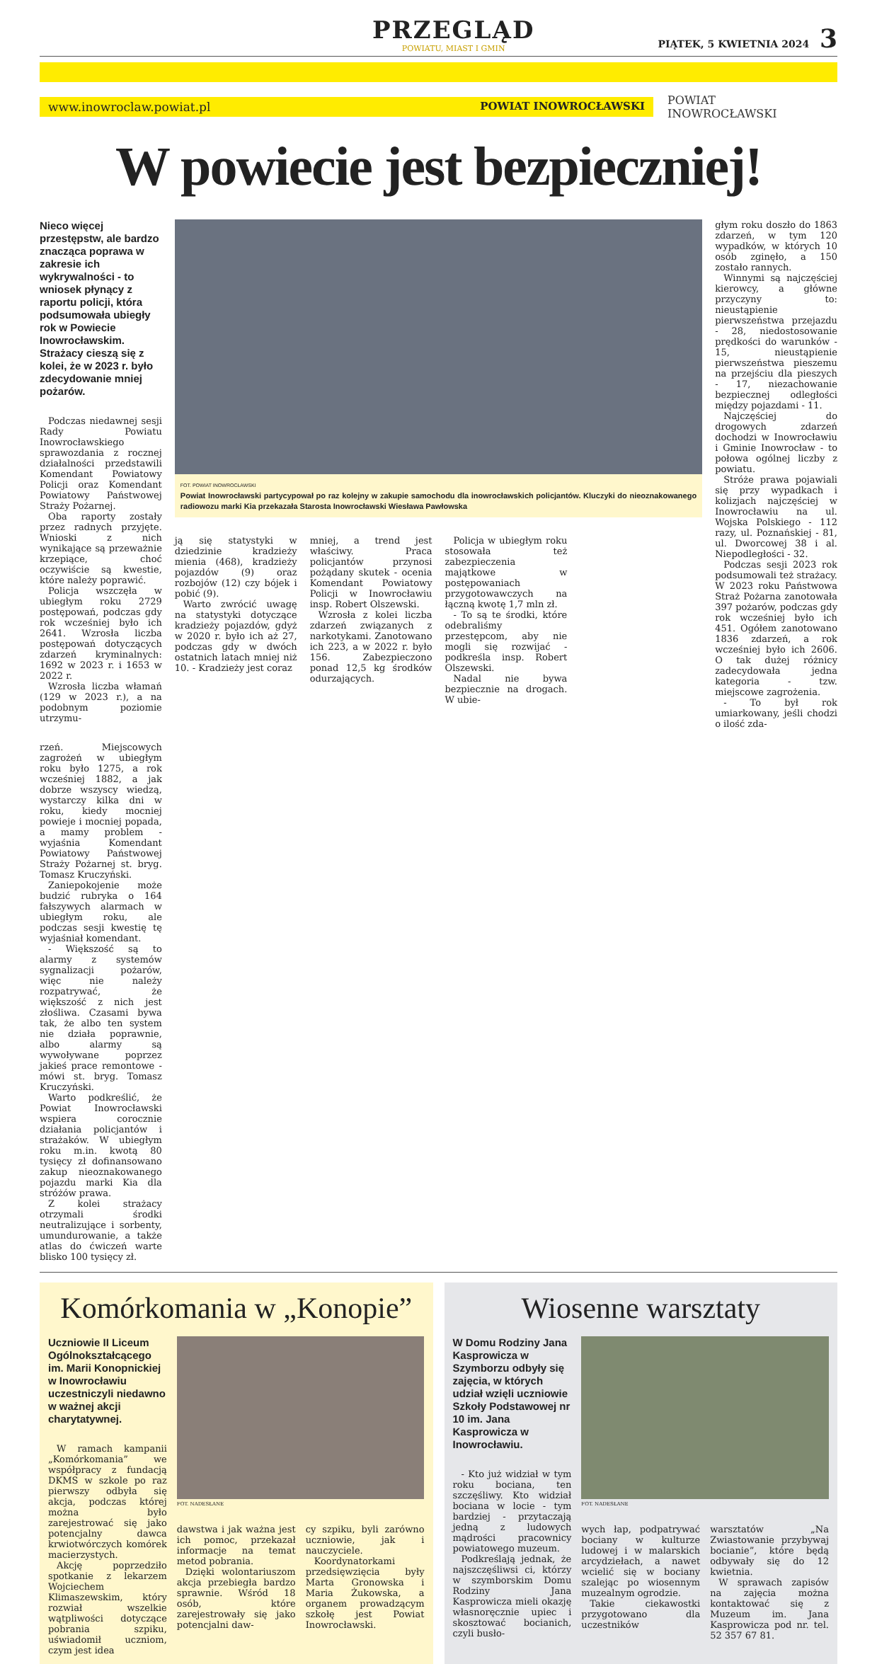PRZEGLĄD
POWIATU, MIAST I GMIN
PIĄTEK, 5 KWIETNIA 2024 3
www.inowroclaw.powiat.pl POWIAT INOWROCŁAWSKI
POWIAT
INOWROCŁAWSKI
W powiecie jest bezpieczniej!
Nieco więcej przestępstw, ale bardzo znacząca poprawa w zakresie ich wykrywalności - to wniosek płynący z raportu policji, która podsumowała ubiegły rok w Powiecie Inowrocławskim. Strażacy cieszą się z kolei, że w 2023 r. było zdecydowanie mniej pożarów.
Podczas niedawnej sesji Rady Powiatu Inowrocławskiego sprawozdania z rocznej działalności przedstawili Komendant Powiatowy Policji oraz Komendant Powiatowy Państwowej Straży Pożarnej.
Oba raporty zostały przez radnych przyjęte. Wnioski z nich wynikające są przeważnie krzepiące, choć oczywiście są kwestie, które należy poprawić.
Policja wszczęła w ubiegłym roku 2729 postępowań, podczas gdy rok wcześniej było ich 2641. Wzrosła liczba postępowań dotyczących zdarzeń kryminalnych: 1692 w 2023 r. i 1653 w 2022 r.
Wzrosła liczba włamań (129 w 2023 r.), a na podobnym poziomie utrzymu-
FOT. POWIAT INOWROCŁAWSKI
Powiat Inowrocławski partycypował po raz kolejny w zakupie samochodu dla inowrocławskich policjantów. Kluczyki do nieoznakowanego radiowozu marki Kia przekazała Starosta Inowrocławski Wiesława Pawłowska
ją się statystyki w dziedzinie kradzieży mienia (468), kradzieży pojazdów (9) oraz rozbojów (12) czy bójek i pobić (9).
Warto zwrócić uwagę na statystyki dotyczące kradzieży pojazdów, gdyż w 2020 r. było ich aż 27, podczas gdy w dwóch ostatnich latach mniej niż 10. - Kradzieży jest coraz
mniej, a trend jest właściwy. Praca policjantów przynosi pożądany skutek - ocenia Komendant Powiatowy Policji w Inowrocławiu insp. Robert Olszewski.
Wzrosła z kolei liczba zdarzeń związanych z narkotykami. Zanotowano ich 223, a w 2022 r. było 156. Zabezpieczono ponad 12,5 kg środków odurzających.
Policja w ubiegłym roku stosowała też zabezpieczenia majątkowe w postępowaniach przygotowawczych na łączną kwotę 1,7 mln zł.
- To są te środki, które odebraliśmy przestępcom, aby nie mogli się rozwijać - podkreśla insp. Robert Olszewski.
Nadal nie bywa bezpiecznie na drogach. W ubie-
głym roku doszło do 1863 zdarzeń, w tym 120 wypadków, w których 10 osób zginęło, a 150 zostało rannych.
Winnymi są najczęściej kierowcy, a główne przyczyny to: nieustąpienie pierwszeństwa przejazdu - 28, niedostosowanie prędkości do warunków - 15, nieustąpienie pierwszeństwa pieszemu na przejściu dla pieszych - 17, niezachowanie bezpiecznej odległości między pojazdami - 11.
Najczęściej do drogowych zdarzeń dochodzi w Inowrocławiu i Gminie Inowrocław - to połowa ogólnej liczby z powiatu.
Stróże prawa pojawiali się przy wypadkach i kolizjach najczęściej w Inowrocławiu na ul. Wojska Polskiego - 112 razy, ul. Poznańskiej - 81, ul. Dworcowej 38 i al. Niepodległości - 32.
Podczas sesji 2023 rok podsumowali też strażacy. W 2023 roku Państwowa Straż Pożarna zanotowała 397 pożarów, podczas gdy rok wcześniej było ich 451. Ogółem zanotowano 1836 zdarzeń, a rok wcześniej było ich 2606. O tak dużej różnicy zadecydowała jedna kategoria - tzw. miejscowe zagrożenia.
- To był rok umiarkowany, jeśli chodzi o ilość zda-
rzeń. Miejscowych zagrożeń w ubiegłym roku było 1275, a rok wcześniej 1882, a jak dobrze wszyscy wiedzą, wystarczy kilka dni w roku, kiedy mocniej powieje i mocniej popada, a mamy problem - wyjaśnia Komendant Powiatowy Państwowej Straży Pożarnej st. bryg. Tomasz Kruczyński.
Zaniepokojenie może budzić rubryka o 164 fałszywych alarmach w ubiegłym roku, ale podczas sesji kwestię tę wyjaśniał komendant.
- Większość są to alarmy z systemów sygnalizacji pożarów, więc nie należy rozpatrywać, że większość z nich jest złośliwa. Czasami bywa tak, że albo ten system nie działa poprawnie, albo alarmy są wywoływane poprzez jakieś prace remontowe - mówi st. bryg. Tomasz Kruczyński.
Warto podkreślić, że Powiat Inowrocławski wspiera corocznie działania policjantów i strażaków. W ubiegłym roku m.in. kwotą 80 tysięcy zł dofinansowano zakup nieoznakowanego pojazdu marki Kia dla stróżów prawa.
Z kolei strażacy otrzymali środki neutralizujące i sorbenty, umundurowanie, a także atlas do ćwiczeń warte blisko 100 tysięcy zł.
Komórkomania w „Konopie”
Uczniowie II Liceum Ogólnokształcącego im. Marii Konopnickiej w Inowrocławiu uczestniczyli niedawno w ważnej akcji charytatywnej.
W ramach kampanii „Komórkomania” we współpracy z fundacją DKMS w szkole po raz pierwszy odbyła się akcja, podczas której można było zarejestrować się jako potencjalny dawca krwiotwórczych komórek macierzystych.
Akcję poprzedziło spotkanie z lekarzem Wojciechem Klimaszewskim, który rozwiał wszelkie wątpliwości dotyczące pobrania szpiku, uświadomił uczniom, czym jest idea
FOT. NADESŁANE
dawstwa i jak ważna jest ich pomoc, przekazał informacje na temat metod pobrania.
Dzięki wolontariuszom akcja przebiegła bardzo sprawnie. Wśród 18 osób, które zarejestrowały się jako potencjalni daw-
cy szpiku, byli zarówno uczniowie, jak i nauczyciele.
Koordynatorkami przedsięwzięcia były Marta Gronowska i Maria Żukowska, a organem prowadzącym szkołę jest Powiat Inowrocławski.
Wiosenne warsztaty
W Domu Rodziny Jana Kasprowicza w Szymborzu odbyły się zajęcia, w których udział wzięli uczniowie Szkoły Podstawowej nr 10 im. Jana Kasprowicza w Inowrocławiu.
- Kto już widział w tym roku bociana, ten szczęśliwy. Kto widział bociana w locie - tym bardziej - przytaczają jedną z ludowych mądrości pracownicy powiatowego muzeum.
Podkreślają jednak, że najszczęśliwsi ci, którzy w szymborskim Domu Rodziny Jana Kasprowicza mieli okazję własnoręcznie upiec i skosztować bocianich, czyli busło-
FOT. NADESŁANE
wych łap, podpatrywać bociany w kulturze ludowej i w malarskich arcydziełach, a nawet wcielić się w bociany szalejąc po wiosennym muzealnym ogrodzie.
Takie ciekawostki przygotowano dla uczestników
warsztatów „Na Zwiastowanie przybywaj bocianie”, które będą odbywały się do 12 kwietnia.
W sprawach zapisów na zajęcia można kontaktować się z Muzeum im. Jana Kasprowicza pod nr. tel. 52 357 67 81.